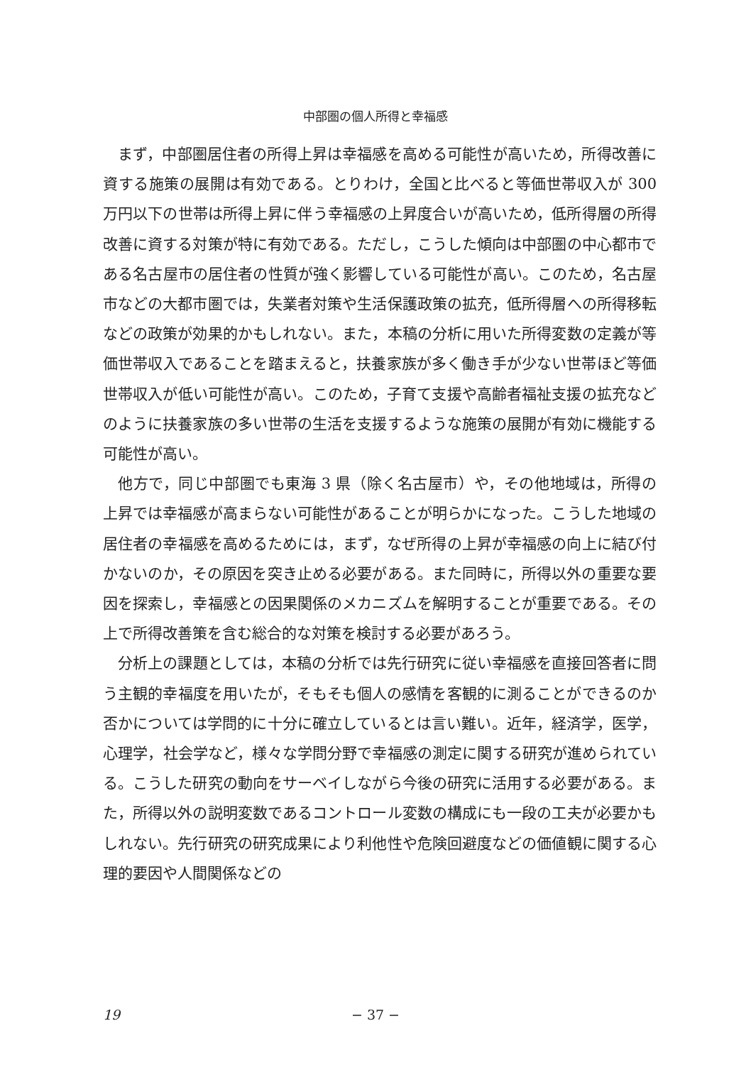中部圏の個人所得と幸福感
まず，中部圏居住者の所得上昇は幸福感を高める可能性が高いため，所得改善に資する施策の展開は有効である。とりわけ，全国と比べると等価世帯収入が 300 万円以下の世帯は所得上昇に伴う幸福感の上昇度合いが高いため，低所得層の所得改善に資する対策が特に有効である。ただし，こうした傾向は中部圏の中心都市である名古屋市の居住者の性質が強く影響している可能性が高い。このため，名古屋市などの大都市圏では，失業者対策や生活保護政策の拡充，低所得層への所得移転などの政策が効果的かもしれない。また，本稿の分析に用いた所得変数の定義が等価世帯収入であることを踏まえると，扶養家族が多く働き手が少ない世帯ほど等価世帯収入が低い可能性が高い。このため，子育て支援や高齢者福祉支援の拡充などのように扶養家族の多い世帯の生活を支援するような施策の展開が有効に機能する可能性が高い。
他方で，同じ中部圏でも東海 3 県（除く名古屋市）や，その他地域は，所得の上昇では幸福感が高まらない可能性があることが明らかになった。こうした地域の居住者の幸福感を高めるためには，まず，なぜ所得の上昇が幸福感の向上に結び付かないのか，その原因を突き止める必要がある。また同時に，所得以外の重要な要因を探索し，幸福感との因果関係のメカニズムを解明することが重要である。その上で所得改善策を含む総合的な対策を検討する必要があろう。
分析上の課題としては，本稿の分析では先行研究に従い幸福感を直接回答者に問う主観的幸福度を用いたが，そもそも個人の感情を客観的に測ることができるのか否かについては学問的に十分に確立しているとは言い難い。近年，経済学，医学，心理学，社会学など，様々な学問分野で幸福感の測定に関する研究が進められている。こうした研究の動向をサーベイしながら今後の研究に活用する必要がある。また，所得以外の説明変数であるコントロール変数の構成にも一段の工夫が必要かもしれない。先行研究の研究成果により利他性や危険回避度などの価値観に関する心理的要因や人間関係などの
19
− 37 −